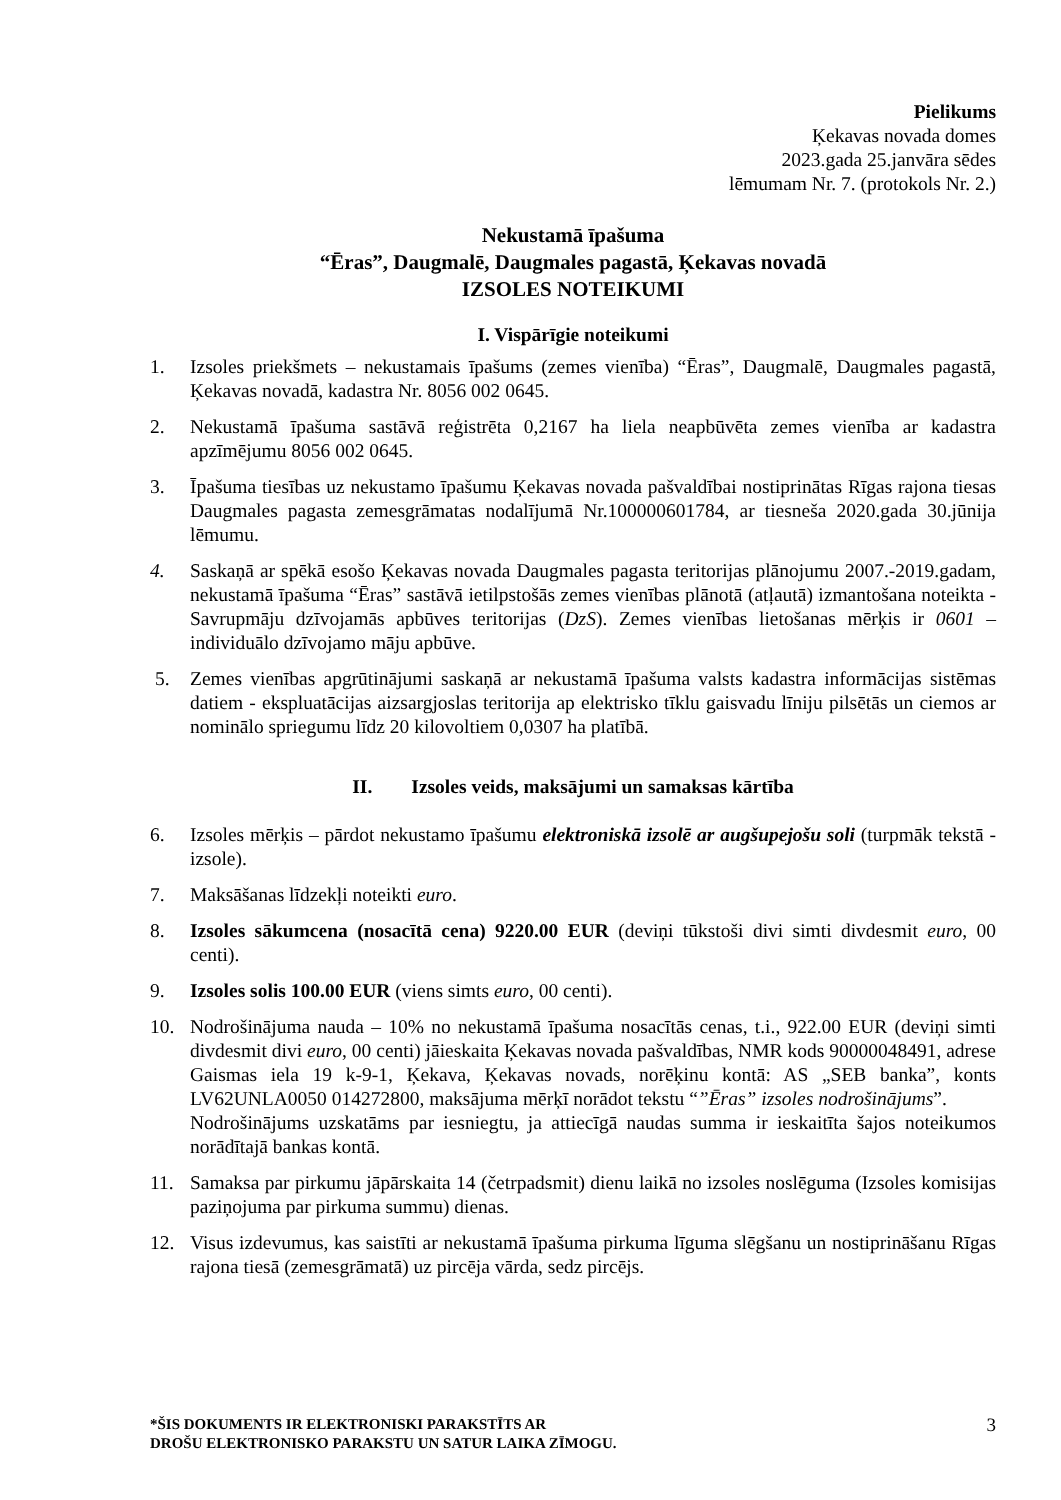Pielikums
Ķekavas novada domes
2023.gada 25.janvāra sēdes
lēmumam Nr. 7. (protokols Nr. 2.)
Nekustamā īpašuma
“Ēras”, Daugmalē, Daugmales pagastā, Ķekavas novadā
IZSOLES NOTEIKUMI
I. Vispārīgie noteikumi
1. Izsoles priekšmets – nekustamais īpašums (zemes vienība) “Ēras”, Daugmalē, Daugmales pagastā, Ķekavas novadā, kadastra Nr. 8056 002 0645.
2. Nekustamā īpašuma sastāvā reģistrēta 0,2167 ha liela neapbūvēta zemes vienība ar kadastra apzīmējumu 8056 002 0645.
3. Īpašuma tiesības uz nekustamo īpašumu Ķekavas novada pašvaldībai nostiprinātas Rīgas rajona tiesas Daugmales pagasta zemesgrāmatas nodalījumā Nr.100000601784, ar tiesneša 2020.gada 30.jūnija lēmumu.
4. Saskaņā ar spēkā esošo Ķekavas novada Daugmales pagasta teritorijas plānojumu 2007.-2019.gadam, nekustamā īpašuma “Ēras” sastāvā ietilpstošās zemes vienības plānotā (atļautā) izmantošana noteikta - Savrupmāju dzīvojamās apbūves teritorijas (DzS). Zemes vienības lietošanas mērķis ir 0601 – individuālo dzīvojamo māju apbūve.
5. Zemes vienības apgrūtinājumi saskaņā ar nekustamā īpašuma valsts kadastra informācijas sistēmas datiem - ekspluatācijas aizsargjoslas teritorija ap elektrisko tīklu gaisvadu līniju pilsētās un ciemos ar nominālo spriegumu līdz 20 kilovoltiem 0,0307 ha platībā.
II. Izsoles veids, maksājumi un samaksas kārtība
6. Izsoles mērķis – pārdot nekustamo īpašumu elektroniskā izsolē ar augšupejošu soli (turpmāk tekstā - izsole).
7. Maksāšanas līdzekļi noteikti euro.
8. Izsoles sākumcena (nosacītā cena) 9220.00 EUR (deviņi tūkstoši divi simti divdesmit euro, 00 centi).
9. Izsoles solis 100.00 EUR (viens simts euro, 00 centi).
10. Nodrošinājuma nauda – 10% no nekustamā īpašuma nosacītās cenas, t.i., 922.00 EUR (deviņi simti divdesmit divi euro, 00 centi) jāieskaita Ķekavas novada pašvaldības, NMR kods 90000048491, adrese Gaismas iela 19 k-9-1, Ķekava, Ķekavas novads, norēķinu kontā: AS „SEB banka”, konts LV62UNLA0050 014272800, maksājuma mērķī norādot tekstu “”Ēras” izsoles nodrošinājums”.
Nodrošinājums uzskatāms par iesniegtu, ja attiecīgā naudas summa ir ieskaitīta šajos noteikumos norādītajā bankas kontā.
11. Samaksa par pirkumu jāpārskaita 14 (četrpadsmit) dienu laikā no izsoles noslēguma (Izsoles komisijas paziņojuma par pirkuma summu) dienas.
12. Visus izdevumus, kas saistīti ar nekustamā īpašuma pirkuma līguma slēgšanu un nostiprināšanu Rīgas rajona tiesā (zemesgrāmatā) uz pircēja vārda, sedz pircējs.
*ŠIS DOKUMENTS IR ELEKTRONISKI PARAKSTĪTS AR
DROŠU ELEKTRONISKO PARAKSTU UN SATUR LAIKA ZĪMOGU.
3